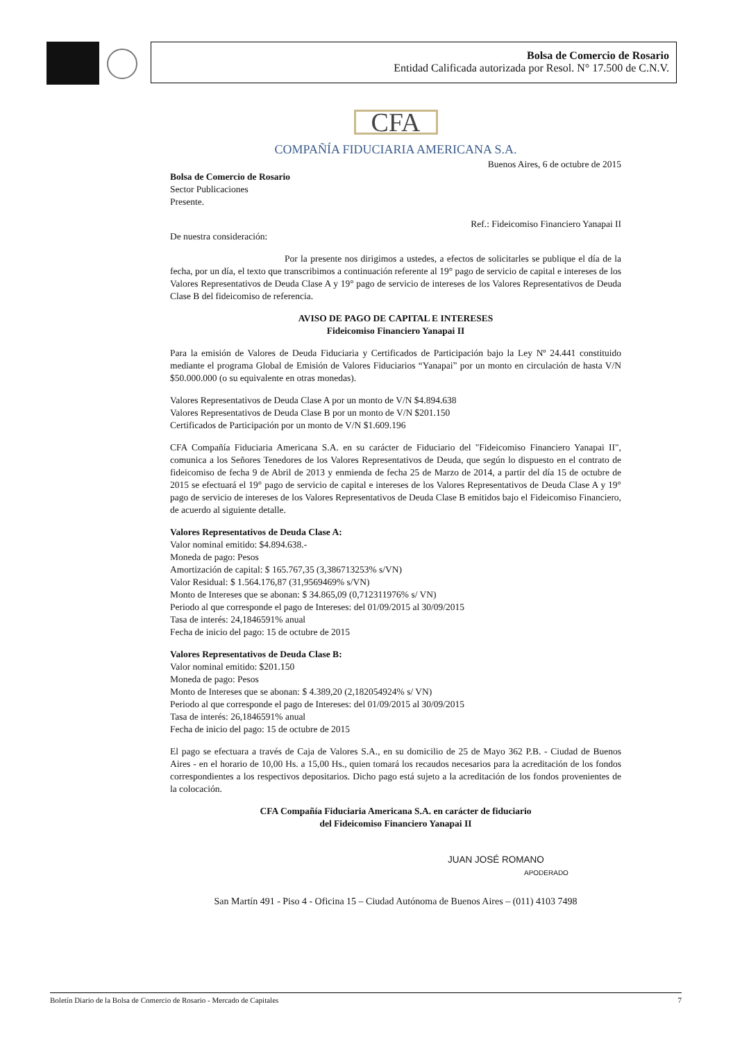Bolsa de Comercio de Rosario
Entidad Calificada autorizada por Resol. N° 17.500 de C.N.V.
CFA
COMPAÑÍA FIDUCIARIA AMERICANA S.A.
Buenos Aires, 6 de octubre de 2015
Bolsa de Comercio de Rosario
Sector Publicaciones
Presente.
Ref.: Fideicomiso Financiero Yanapai II
De nuestra consideración:
Por la presente nos dirigimos a ustedes, a efectos de solicitarles se publique el día de la fecha, por un día, el texto que transcribimos a continuación referente al 19° pago de servicio de capital e intereses de los Valores Representativos de Deuda Clase A y 19° pago de servicio de intereses de los Valores Representativos de Deuda Clase B del fideicomiso de referencia.
AVISO DE PAGO DE CAPITAL E INTERESES
Fideicomiso Financiero Yanapai II
Para la emisión de Valores de Deuda Fiduciaria y Certificados de Participación bajo la Ley Nº 24.441 constituido mediante el programa Global de Emisión de Valores Fiduciarios “Yanapai” por un monto en circulación de hasta V/N $50.000.000 (o su equivalente en otras monedas).
Valores Representativos de Deuda Clase A por un monto de V/N $4.894.638
Valores Representativos de Deuda Clase B por un monto de V/N $201.150
Certificados de Participación por un monto de V/N $1.609.196
CFA Compañía Fiduciaria Americana S.A. en su carácter de Fiduciario del "Fideicomiso Financiero Yanapai II", comunica a los Señores Tenedores de los Valores Representativos de Deuda, que según lo dispuesto en el contrato de fideicomiso de fecha 9 de Abril de 2013 y enmienda de fecha 25 de Marzo de 2014, a partir del día 15 de octubre de 2015 se efectuará el 19° pago de servicio de capital e intereses de los Valores Representativos de Deuda Clase A y 19° pago de servicio de intereses de los Valores Representativos de Deuda Clase B emitidos bajo el Fideicomiso Financiero, de acuerdo al siguiente detalle.
Valores Representativos de Deuda Clase A:
Valor nominal emitido: $4.894.638.-
Moneda de pago: Pesos
Amortización de capital: $ 165.767,35 (3,386713253% s/VN)
Valor Residual: $ 1.564.176,87 (31,9569469% s/VN)
Monto de Intereses que se abonan: $ 34.865,09 (0,712311976% s/ VN)
Periodo al que corresponde el pago de Intereses: del 01/09/2015 al 30/09/2015
Tasa de interés: 24,1846591% anual
Fecha de inicio del pago: 15 de octubre de 2015
Valores Representativos de Deuda Clase B:
Valor nominal emitido: $201.150
Moneda de pago: Pesos
Monto de Intereses que se abonan: $ 4.389,20 (2,182054924% s/ VN)
Periodo al que corresponde el pago de Intereses: del 01/09/2015 al 30/09/2015
Tasa de interés: 26,1846591% anual
Fecha de inicio del pago: 15 de octubre de 2015
El pago se efectuara a través de Caja de Valores S.A., en su domicilio de 25 de Mayo 362 P.B. - Ciudad de Buenos Aires - en el horario de 10,00 Hs. a 15,00 Hs., quien tomará los recaudos necesarios para la acreditación de los fondos correspondientes a los respectivos depositarios. Dicho pago está sujeto a la acreditación de los fondos provenientes de la colocación.
CFA Compañía Fiduciaria Americana S.A. en carácter de fiduciario
del Fideicomiso Financiero Yanapai II
JUAN JOSÉ ROMANO
APODERADO
San Martín 491 - Piso 4 - Oficina 15 – Ciudad Autónoma de Buenos Aires – (011) 4103 7498
Boletín Diario de la Bolsa de Comercio de Rosario - Mercado de Capitales 7